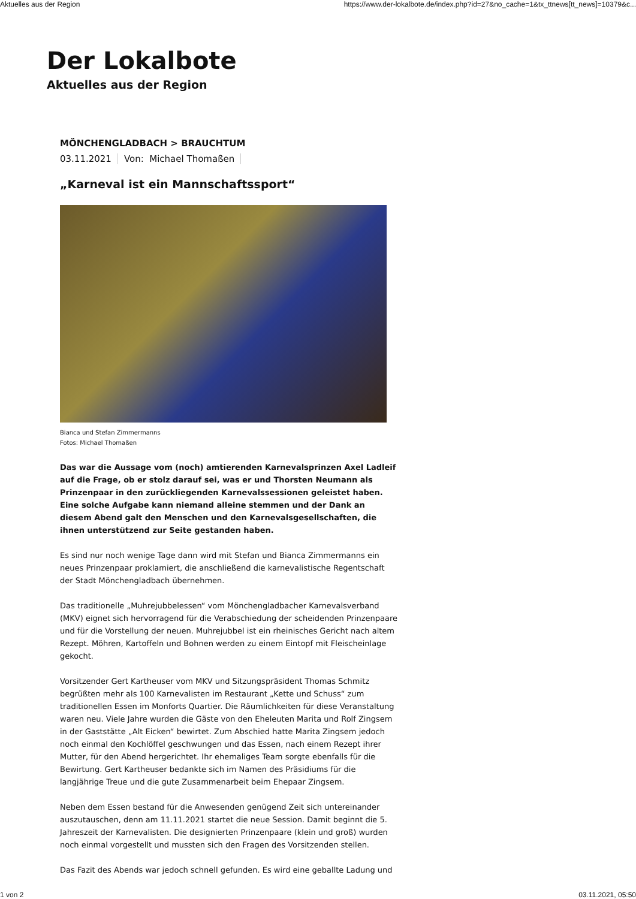Aktuelles aus der Region https://www.der-lokalbote.de/index.php?id=27&no_cache=1&tx_ttnews[tt_news]=10379&c...
Der Lokalbote
Aktuelles aus der Region
MÖNCHENGLADBACH > BRAUCHTUM
03.11.2021 Von: Michael Thomaßen
„Karneval ist ein Mannschaftssport“
Bianca und Stefan Zimmermanns
Fotos: Michael Thomaßen
Das war die Aussage vom (noch) amtierenden Karnevalsprinzen Axel Ladleif auf die Frage, ob er stolz darauf sei, was er und Thorsten Neumann als Prinzenpaar in den zurückliegenden Karnevalssessionen geleistet haben. Eine solche Aufgabe kann niemand alleine stemmen und der Dank an diesem Abend galt den Menschen und den Karnevalsgesellschaften, die ihnen unterstützend zur Seite gestanden haben.
Es sind nur noch wenige Tage dann wird mit Stefan und Bianca Zimmermanns ein neues Prinzenpaar proklamiert, die anschließend die karnevalistische Regentschaft der Stadt Mönchengladbach übernehmen.
Das traditionelle „Muhrejubbelessen“ vom Mönchengladbacher Karnevalsverband (MKV) eignet sich hervorragend für die Verabschiedung der scheidenden Prinzenpaare und für die Vorstellung der neuen. Muhrejubbel ist ein rheinisches Gericht nach altem Rezept. Möhren, Kartoffeln und Bohnen werden zu einem Eintopf mit Fleischeinlage gekocht.
Vorsitzender Gert Kartheuser vom MKV und Sitzungspräsident Thomas Schmitz begrüßten mehr als 100 Karnevalisten im Restaurant „Kette und Schuss“ zum traditionellen Essen im Monforts Quartier. Die Räumlichkeiten für diese Veranstaltung waren neu. Viele Jahre wurden die Gäste von den Eheleuten Marita und Rolf Zingsem in der Gaststätte „Alt Eicken“ bewirtet. Zum Abschied hatte Marita Zingsem jedoch noch einmal den Kochlöffel geschwungen und das Essen, nach einem Rezept ihrer Mutter, für den Abend hergerichtet. Ihr ehemaliges Team sorgte ebenfalls für die Bewirtung. Gert Kartheuser bedankte sich im Namen des Präsidiums für die langjährige Treue und die gute Zusammenarbeit beim Ehepaar Zingsem.
Neben dem Essen bestand für die Anwesenden genügend Zeit sich untereinander auszutauschen, denn am 11.11.2021 startet die neue Session. Damit beginnt die 5. Jahreszeit der Karnevalisten. Die designierten Prinzenpaare (klein und groß) wurden noch einmal vorgestellt und mussten sich den Fragen des Vorsitzenden stellen.
Das Fazit des Abends war jedoch schnell gefunden. Es wird eine geballte Ladung und
1 von 2 03.11.2021, 05:50